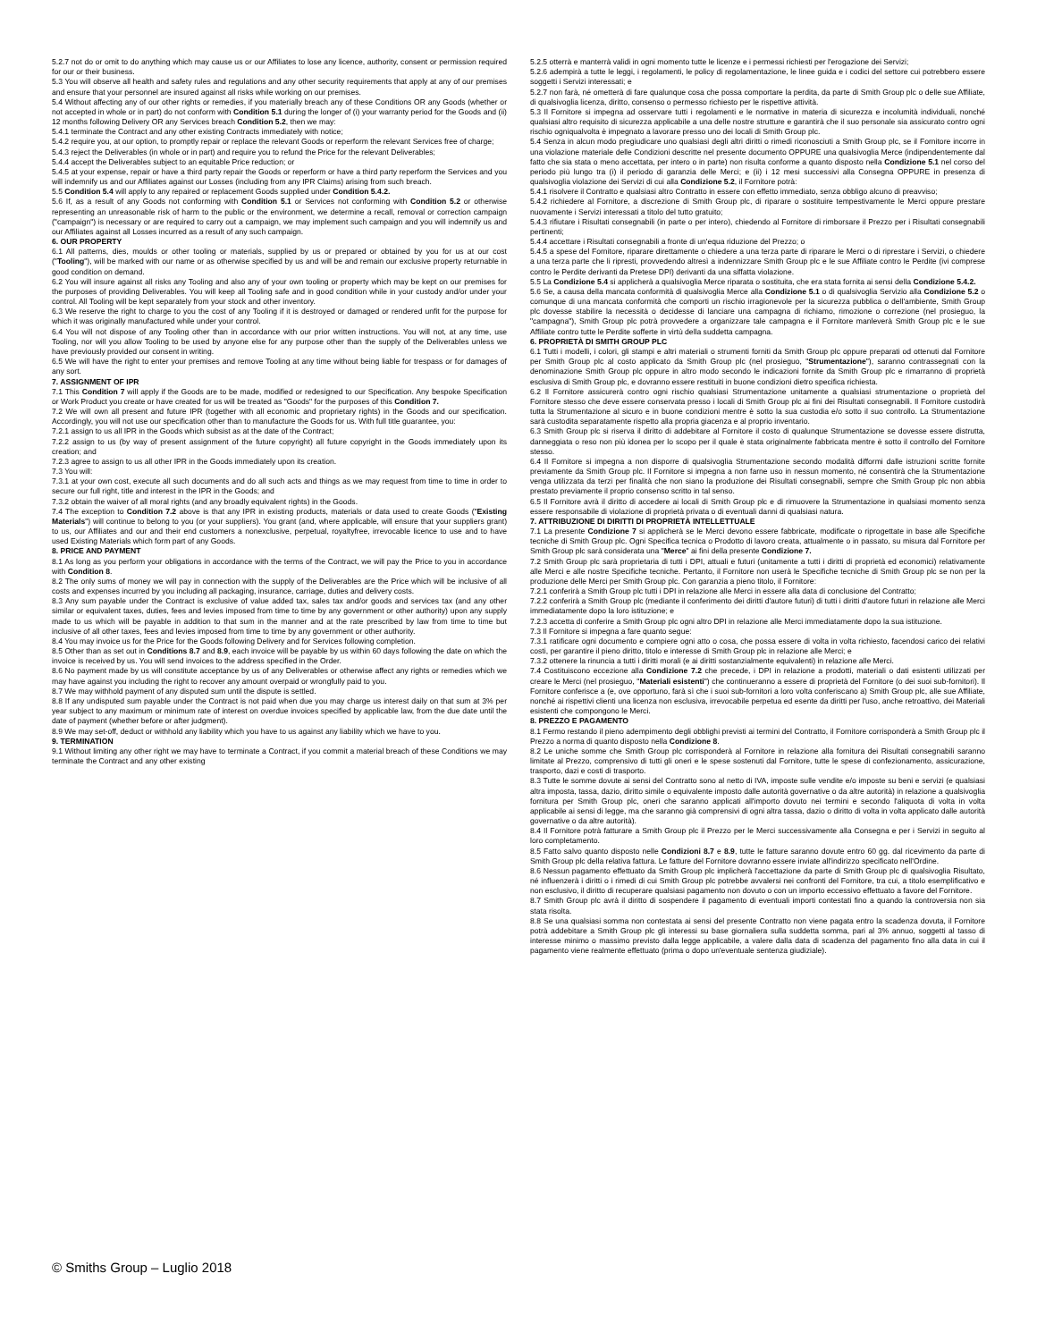5.2.7 not do or omit to do anything which may cause us or our Affiliates to lose any licence, authority, consent or permission required for our or their business.
5.3 You will observe all health and safety rules and regulations and any other security requirements that apply at any of our premises and ensure that your personnel are insured against all risks while working on our premises.
5.4 Without affecting any of our other rights or remedies, if you materially breach any of these Conditions OR any Goods (whether or not accepted in whole or in part) do not conform with Condition 5.1 during the longer of (i) your warranty period for the Goods and (ii) 12 months following Delivery OR any Services breach Condition 5.2, then we may:
5.4.1 terminate the Contract and any other existing Contracts immediately with notice;
5.4.2 require you, at our option, to promptly repair or replace the relevant Goods or reperform the relevant Services free of charge;
5.4.3 reject the Deliverables (in whole or in part) and require you to refund the Price for the relevant Deliverables;
5.4.4 accept the Deliverables subject to an equitable Price reduction; or
5.4.5 at your expense, repair or have a third party repair the Goods or reperform or have a third party reperform the Services and you will indemnify us and our Affiliates against our Losses (including from any IPR Claims) arising from such breach.
5.5 Condition 5.4 will apply to any repaired or replacement Goods supplied under Condition 5.4.2.
5.6 If, as a result of any Goods not conforming with Condition 5.1 or Services not conforming with Condition 5.2 or otherwise representing an unreasonable risk of harm to the public or the environment, we determine a recall, removal or correction campaign ("campaign") is necessary or are required to carry out a campaign, we may implement such campaign and you will indemnify us and our Affiliates against all Losses incurred as a result of any such campaign.
6. OUR PROPERTY
6.1 All patterns, dies, moulds or other tooling or materials, supplied by us or prepared or obtained by you for us at our cost ("Tooling"), will be marked with our name or as otherwise specified by us and will be and remain our exclusive property returnable in good condition on demand.
6.2 You will insure against all risks any Tooling and also any of your own tooling or property which may be kept on our premises for the purposes of providing Deliverables. You will keep all Tooling safe and in good condition while in your custody and/or under your control. All Tooling will be kept separately from your stock and other inventory.
6.3 We reserve the right to charge to you the cost of any Tooling if it is destroyed or damaged or rendered unfit for the purpose for which it was originally manufactured while under your control.
6.4 You will not dispose of any Tooling other than in accordance with our prior written instructions. You will not, at any time, use Tooling, nor will you allow Tooling to be used by anyone else for any purpose other than the supply of the Deliverables unless we have previously provided our consent in writing.
6.5 We will have the right to enter your premises and remove Tooling at any time without being liable for trespass or for damages of any sort.
7. ASSIGNMENT OF IPR
7.1 This Condition 7 will apply if the Goods are to be made, modified or redesigned to our Specification. Any bespoke Specification or Work Product you create or have created for us will be treated as "Goods" for the purposes of this Condition 7.
7.2 We will own all present and future IPR (together with all economic and proprietary rights) in the Goods and our specification. Accordingly, you will not use our specification other than to manufacture the Goods for us. With full title guarantee, you:
7.2.1 assign to us all IPR in the Goods which subsist as at the date of the Contract;
7.2.2 assign to us (by way of present assignment of the future copyright) all future copyright in the Goods immediately upon its creation; and
7.2.3 agree to assign to us all other IPR in the Goods immediately upon its creation.
7.3 You will:
7.3.1 at your own cost, execute all such documents and do all such acts and things as we may request from time to time in order to secure our full right, title and interest in the IPR in the Goods; and
7.3.2 obtain the waiver of all moral rights (and any broadly equivalent rights) in the Goods.
7.4 The exception to Condition 7.2 above is that any IPR in existing products, materials or data used to create Goods ("Existing Materials") will continue to belong to you (or your suppliers). You grant (and, where applicable, will ensure that your suppliers grant) to us, our Affiliates and our and their end customers a nonexclusive, perpetual, royaltyfree, irrevocable licence to use and to have used Existing Materials which form part of any Goods.
8. PRICE AND PAYMENT
8.1 As long as you perform your obligations in accordance with the terms of the Contract, we will pay the Price to you in accordance with Condition 8.
8.2 The only sums of money we will pay in connection with the supply of the Deliverables are the Price which will be inclusive of all costs and expenses incurred by you including all packaging, insurance, carriage, duties and delivery costs.
8.3 Any sum payable under the Contract is exclusive of value added tax, sales tax and/or goods and services tax (and any other similar or equivalent taxes, duties, fees and levies imposed from time to time by any government or other authority) upon any supply made to us which will be payable in addition to that sum in the manner and at the rate prescribed by law from time to time but inclusive of all other taxes, fees and levies imposed from time to time by any government or other authority.
8.4 You may invoice us for the Price for the Goods following Delivery and for Services following completion.
8.5 Other than as set out in Conditions 8.7 and 8.9, each invoice will be payable by us within 60 days following the date on which the invoice is received by us. You will send invoices to the address specified in the Order.
8.6 No payment made by us will constitute acceptance by us of any Deliverables or otherwise affect any rights or remedies which we may have against you including the right to recover any amount overpaid or wrongfully paid to you.
8.7 We may withhold payment of any disputed sum until the dispute is settled.
8.8 If any undisputed sum payable under the Contract is not paid when due you may charge us interest daily on that sum at 3% per year subject to any maximum or minimum rate of interest on overdue invoices specified by applicable law, from the due date until the date of payment (whether before or after judgment).
8.9 We may set-off, deduct or withhold any liability which you have to us against any liability which we have to you.
9. TERMINATION
9.1 Without limiting any other right we may have to terminate a Contract, if you commit a material breach of these Conditions we may terminate the Contract and any other existing
5.2.5 otterrà e manterrà validi in ogni momento tutte le licenze e i permessi richiesti per l'erogazione dei Servizi;
5.2.6 adempirà a tutte le leggi, i regolamenti, le policy di regolamentazione, le linee guida e i codici del settore cui potrebbero essere soggetti i Servizi interessati; e
5.2.7 non farà, né ometterà di fare qualunque cosa che possa comportare la perdita, da parte di Smith Group plc o delle sue Affiliate, di qualsivoglia licenza, diritto, consenso o permesso richiesto per le rispettive attività.
5.3 Il Fornitore si impegna ad osservare tutti i regolamenti e le normative in materia di sicurezza e incolumità individuali, nonché qualsiasi altro requisito di sicurezza applicabile a una delle nostre strutture e garantirà che il suo personale sia assicurato contro ogni rischio ogniqualvolta è impegnato a lavorare presso uno dei locali di Smith Group plc.
5.4 Senza in alcun modo pregiudicare uno qualsiasi degli altri diritti o rimedi riconosciuti a Smith Group plc, se il Fornitore incorre in una violazione materiale delle Condizioni descritte nel presente documento OPPURE una qualsivoglia Merce (indipendentemente dal fatto che sia stata o meno accettata, per intero o in parte) non risulta conforme a quanto disposto nella Condizione 5.1 nel corso del periodo più lungo tra (i) il periodo di garanzia delle Merci; e (ii) i 12 mesi successivi alla Consegna OPPURE in presenza di qualsivoglia violazione dei Servizi di cui alla Condizione 5.2, il Fornitore potrà:
5.4.1 risolvere il Contratto e qualsiasi altro Contratto in essere con effetto immediato, senza obbligo alcuno di preavviso;
5.4.2 richiedere al Fornitore, a discrezione di Smith Group plc, di riparare o sostituire tempestivamente le Merci oppure prestare nuovamente i Servizi interessati a titolo del tutto gratuito;
5.4.3 rifiutare i Risultati consegnabili (in parte o per intero), chiedendo al Fornitore di rimborsare il Prezzo per i Risultati consegnabili pertinenti;
5.4.4 accettare i Risultati consegnabili a fronte di un'equa riduzione del Prezzo; o
5.4.5 a spese del Fornitore, riparare direttamente o chiedere a una terza parte di riparare le Merci o di riprestare i Servizi, o chiedere a una terza parte che li ripresti, provvedendo altresì a indennizzare Smith Group plc e le sue Affiliate contro le Perdite (ivi comprese contro le Perdite derivanti da Pretese DPI) derivanti da una siffatta violazione.
5.5 La Condizione 5.4 si applicherà a qualsivoglia Merce riparata o sostituita, che era stata fornita ai sensi della Condizione 5.4.2.
5.6 Se, a causa della mancata conformità di qualsivoglia Merce alla Condizione 5.1 o di qualsivoglia Servizio alla Condizione 5.2 o comunque di una mancata conformità che comporti un rischio irragionevole per la sicurezza pubblica o dell'ambiente, Smith Group plc dovesse stabilire la necessità o decidesse di lanciare una campagna di richiamo, rimozione o correzione (nel prosieguo, la "campagna"), Smith Group plc potrà provvedere a organizzare tale campagna e il Fornitore manleverà Smith Group plc e le sue Affiliate contro tutte le Perdite sofferte in virtù della suddetta campagna.
6. PROPRIETÀ DI SMITH GROUP PLC
6.1 Tutti i modelli, i colori, gli stampi e altri materiali o strumenti forniti da Smith Group plc oppure preparati od ottenuti dal Fornitore per Smith Group plc al costo applicato da Smith Group plc (nel prosieguo, "Strumentazione"), saranno contrassegnati con la denominazione Smith Group plc oppure in altro modo secondo le indicazioni fornite da Smith Group plc e rimarranno di proprietà esclusiva di Smith Group plc, e dovranno essere restituiti in buone condizioni dietro specifica richiesta.
6.2 Il Fornitore assicurerà contro ogni rischio qualsiasi Strumentazione unitamente a qualsiasi strumentazione o proprietà del Fornitore stesso che deve essere conservata presso i locali di Smith Group plc ai fini dei Risultati consegnabili. Il Fornitore custodirà tutta la Strumentazione al sicuro e in buone condizioni mentre è sotto la sua custodia e/o sotto il suo controllo. La Strumentazione sarà custodita separatamente rispetto alla propria giacenza e al proprio inventario.
6.3 Smith Group plc si riserva il diritto di addebitare al Fornitore il costo di qualunque Strumentazione se dovesse essere distrutta, danneggiata o reso non più idonea per lo scopo per il quale è stata originalmente fabbricata mentre è sotto il controllo del Fornitore stesso.
6.4 Il Fornitore si impegna a non disporre di qualsivoglia Strumentazione secondo modalità difformi dalle istruzioni scritte fornite previamente da Smith Group plc. Il Fornitore si impegna a non farne uso in nessun momento, né consentirà che la Strumentazione venga utilizzata da terzi per finalità che non siano la produzione dei Risultati consegnabili, sempre che Smith Group plc non abbia prestato previamente il proprio consenso scritto in tal senso.
6.5 Il Fornitore avrà il diritto di accedere ai locali di Smith Group plc e di rimuovere la Strumentazione in qualsiasi momento senza essere responsabile di violazione di proprietà privata o di eventuali danni di qualsiasi natura.
7. ATTRIBUZIONE DI DIRITTI DI PROPRIETÀ INTELLETTUALE
7.1 La presente Condizione 7 si applicherà se le Merci devono essere fabbricate, modificate o riprogettate in base alle Specifiche tecniche di Smith Group plc. Ogni Specifica tecnica o Prodotto di lavoro creata, attualmente o in passato, su misura dal Fornitore per Smith Group plc sarà considerata una "Merce" ai fini della presente Condizione 7.
7.2 Smith Group plc sarà proprietaria di tutti i DPI, attuali e futuri (unitamente a tutti i diritti di proprietà ed economici) relativamente alle Merci e alle nostre Specifiche tecniche. Pertanto, il Fornitore non userà le Specifiche tecniche di Smith Group plc se non per la produzione delle Merci per Smith Group plc. Con garanzia a pieno titolo, il Fornitore:
7.2.1 conferirà a Smith Group plc tutti i DPI in relazione alle Merci in essere alla data di conclusione del Contratto;
7.2.2 conferirà a Smith Group plc (mediante il conferimento dei diritti d'autore futuri) di tutti i diritti d'autore futuri in relazione alle Merci immediatamente dopo la loro istituzione; e
7.2.3 accetta di conferire a Smith Group plc ogni altro DPI in relazione alle Merci immediatamente dopo la sua istituzione.
7.3 Il Fornitore si impegna a fare quanto segue:
7.3.1 ratificare ogni documento e compiere ogni atto o cosa, che possa essere di volta in volta richiesto, facendosi carico dei relativi costi, per garantire il pieno diritto, titolo e interesse di Smith Group plc in relazione alle Merci; e
7.3.2 ottenere la rinuncia a tutti i diritti morali (e ai diritti sostanzialmente equivalenti) in relazione alle Merci.
7.4 Costituiscono eccezione alla Condizione 7.2 che precede, i DPI in relazione a prodotti, materiali o dati esistenti utilizzati per creare le Merci (nel prosieguo, "Materiali esistenti") che continueranno a essere di proprietà del Fornitore (o dei suoi sub-fornitori). Il Fornitore conferisce a (e, ove opportuno, farà sì che i suoi sub-fornitori a loro volta conferiscano a) Smith Group plc, alle sue Affiliate, nonché ai rispettivi clienti una licenza non esclusiva, irrevocabile perpetua ed esente da diritti per l'uso, anche retroattivo, dei Materiali esistenti che compongono le Merci.
8. PREZZO E PAGAMENTO
8.1 Fermo restando il pieno adempimento degli obblighi previsti ai termini del Contratto, il Fornitore corrisponderà a Smith Group plc il Prezzo a norma di quanto disposto nella Condizione 8.
8.2 Le uniche somme che Smith Group plc corrisponderà al Fornitore in relazione alla fornitura dei Risultati consegnabili saranno limitate al Prezzo, comprensivo di tutti gli oneri e le spese sostenuti dal Fornitore, tutte le spese di confezionamento, assicurazione, trasporto, dazi e costi di trasporto.
8.3 Tutte le somme dovute ai sensi del Contratto sono al netto di IVA, imposte sulle vendite e/o imposte su beni e servizi (e qualsiasi altra imposta, tassa, dazio, diritto simile o equivalente imposto dalle autorità governative o da altre autorità) in relazione a qualsivoglia fornitura per Smith Group plc, oneri che saranno applicati all'importo dovuto nei termini e secondo l'aliquota di volta in volta applicabile ai sensi di legge, ma che saranno già comprensivi di ogni altra tassa, dazio o diritto di volta in volta applicato dalle autorità governative o da altre autorità).
8.4 Il Fornitore potrà fatturare a Smith Group plc il Prezzo per le Merci successivamente alla Consegna e per i Servizi in seguito al loro completamento.
8.5 Fatto salvo quanto disposto nelle Condizioni 8.7 e 8.9, tutte le fatture saranno dovute entro 60 gg. dal ricevimento da parte di Smith Group plc della relativa fattura. Le fatture del Fornitore dovranno essere inviate all'indirizzo specificato nell'Ordine.
8.6 Nessun pagamento effettuato da Smith Group plc implicherà l'accettazione da parte di Smith Group plc di qualsivoglia Risultato, né influenzerà i diritti o i rimedi di cui Smith Group plc potrebbe avvalersi nei confronti del Fornitore, tra cui, a titolo esemplificativo e non esclusivo, il diritto di recuperare qualsiasi pagamento non dovuto o con un importo eccessivo effettuato a favore del Fornitore.
8.7 Smith Group plc avrà il diritto di sospendere il pagamento di eventuali importi contestati fino a quando la controversia non sia stata risolta.
8.8 Se una qualsiasi somma non contestata ai sensi del presente Contratto non viene pagata entro la scadenza dovuta, il Fornitore potrà addebitare a Smith Group plc gli interessi su base giornaliera sulla suddetta somma, pari al 3% annuo, soggetti al tasso di interesse minimo o massimo previsto dalla legge applicabile, a valere dalla data di scadenza del pagamento fino alla data in cui il pagamento viene realmente effettuato (prima o dopo un'eventuale sentenza giudiziale).
© Smiths Group – Luglio 2018